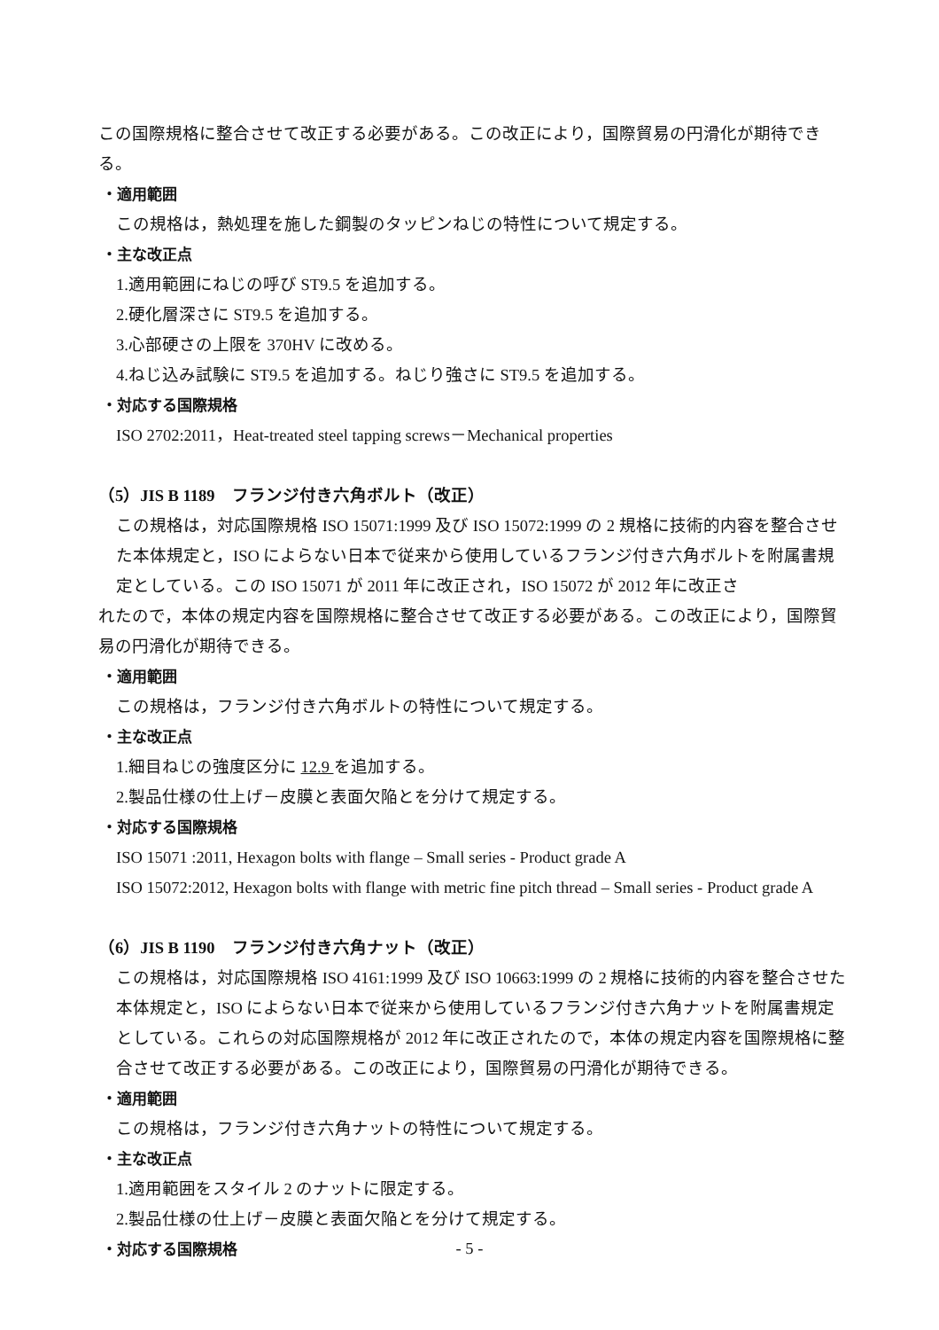この国際規格に整合させて改正する必要がある。この改正により，国際貿易の円滑化が期待できる。
・適用範囲
この規格は，熱処理を施した鋼製のタッピンねじの特性について規定する。
・主な改正点
1.適用範囲にねじの呼び ST9.5 を追加する。
2.硬化層深さに ST9.5 を追加する。
3.心部硬さの上限を 370HV に改める。
4.ねじ込み試験に ST9.5 を追加する。ねじり強さに ST9.5 を追加する。
・対応する国際規格
ISO 2702:2011，Heat-treated steel tapping screws－Mechanical properties
（5）JIS B 1189　フランジ付き六角ボルト（改正）
この規格は，対応国際規格 ISO 15071:1999 及び ISO 15072:1999 の 2 規格に技術的内容を整合させた本体規定と，ISO によらない日本で従来から使用しているフランジ付き六角ボルトを附属書規定としている。この ISO 15071 が 2011 年に改正され，ISO 15072 が 2012 年に改正さ
れたので，本体の規定内容を国際規格に整合させて改正する必要がある。この改正により，国際貿易の円滑化が期待できる。
・適用範囲
この規格は，フランジ付き六角ボルトの特性について規定する。
・主な改正点
1.細目ねじの強度区分に 12.9 を追加する。
2.製品仕様の仕上げ－皮膜と表面欠陥とを分けて規定する。
・対応する国際規格
ISO 15071 :2011, Hexagon bolts with flange – Small series - Product grade A
ISO 15072:2012, Hexagon bolts with flange with metric fine pitch thread – Small series - Product grade A
（6）JIS B 1190　フランジ付き六角ナット（改正）
この規格は，対応国際規格 ISO 4161:1999 及び ISO 10663:1999 の 2 規格に技術的内容を整合させた本体規定と，ISO によらない日本で従来から使用しているフランジ付き六角ナットを附属書規定としている。これらの対応国際規格が 2012 年に改正されたので，本体の規定内容を国際規格に整合させて改正する必要がある。この改正により，国際貿易の円滑化が期待できる。
・適用範囲
この規格は，フランジ付き六角ナットの特性について規定する。
・主な改正点
1.適用範囲をスタイル 2 のナットに限定する。
2.製品仕様の仕上げ－皮膜と表面欠陥とを分けて規定する。
・対応する国際規格
- 5 -